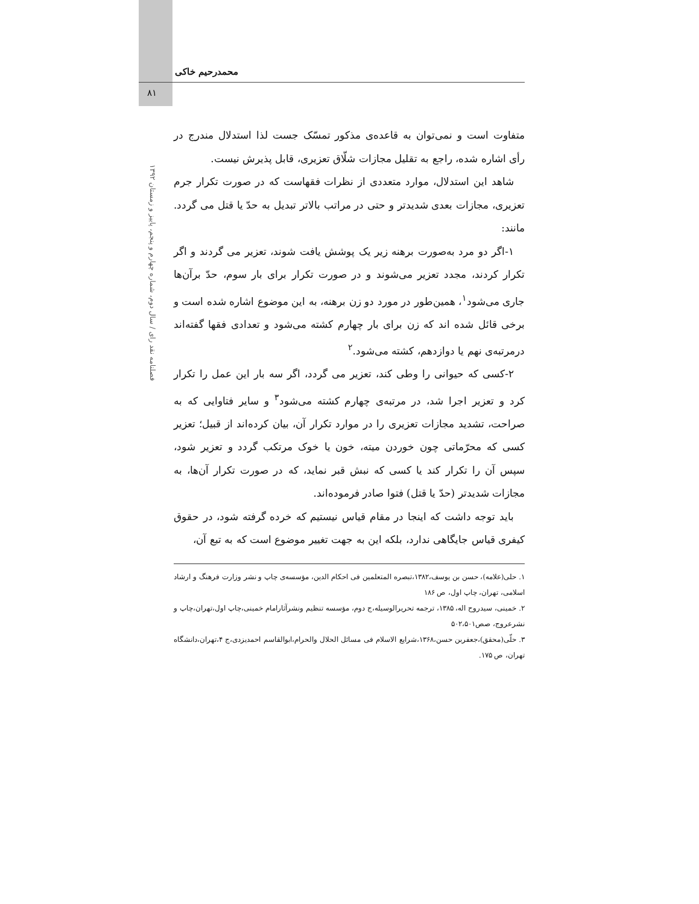محمدرحیم خاکی
۸۱
فصلنامه نقد رای / سال دوم، شماره چهارم و پنجم، پاییز و زمستان ۱۳۹۲
متفاوت است و نمی‌توان به قاعده‌ی مذکور تمسّک جست لذا استدلال مندرج در رأی اشاره شده، راجع به تقلیل مجازات شلّاق تعزیری، قابل پذیرش نیست.
شاهد این استدلال، موارد متعددی از نظرات فقهاست که در صورت تکرار جرم تعزیری، مجازات بعدی شدیدتر و حتی در مراتب بالاتر تبدیل به حدّ یا قتل می گردد. مانند:
۱-اگر دو مرد به‌صورت برهنه زیر یک پوشش یافت شوند، تعزیر می گردند و اگر تکرار کردند، مجدد تعزیر می‌شوند و در صورت تکرار برای بار سوم، حدّ برآن‌ها جاری می‌شود<sup>۱</sup>، همین‌طور در مورد دو زن برهنه، به این موضوع اشاره شده است و برخی قائل شده اند که زن برای بار چهارم کشته می‌شود و تعدادی فقها گفته‌اند درمرتبه‌ی نهم یا دوازدهم، کشته می‌شود.<sup>۲</sup>
۲-کسی که حیوانی را وطی کند، تعزیر می گردد، اگر سه بار این عمل را تکرار کرد و تعزیر اجرا شد، در مرتبه‌ی چهارم کشته می‌شود<sup>۳</sup> و سایر فتاوایی که به صراحت، تشدید مجازات تعزیری را در موارد تکرار آن، بیان کرده‌اند از قبیل؛ تعزیر کسی که محرّماتی چون خوردن میته، خون یا خوک مرتکب گردد و تعزیر شود، سپس آن را تکرار کند یا کسی که نبش قبر نماید، که در صورت تکرار آن‌ها، به مجازات شدیدتر (حدّ یا قتل) فتوا صادر فرموده‌اند.
باید توجه داشت که اینجا در مقام قیاس نیستیم که خرده گرفته شود، در حقوق کیفری قیاس جایگاهی ندارد، بلکه این به جهت تغییر موضوع است که به تبع آن،
۱. حلی(علامه)، حسن بن یوسف،۱۳۸۲،تبصره المتعلمین فی احکام الدین، مؤسسه‌ی چاپ و نشر وزارت فرهنگ و ارشاد اسلامی، تهران، چاپ اول، ص ۱۸۶
۲. خمینی، سیدروح اله، ۱۳۸۵، ترجمه تحریرالوسیله،ج دوم، مؤسسه تنظیم ونشرآثارامام خمینی،چاپ اول،تهران،چاپ و نشرعروج، صص۵۰۲،۵۰۱
۳. حلّی(محقق)،جعفربن حسن،۱۳۶۸،شرایع الاسلام فی مسائل الحلال والحرام،ابوالقاسم احمدیزدی،ج ۴،تهران،دانشگاه تهران، ص ۱۷۵.